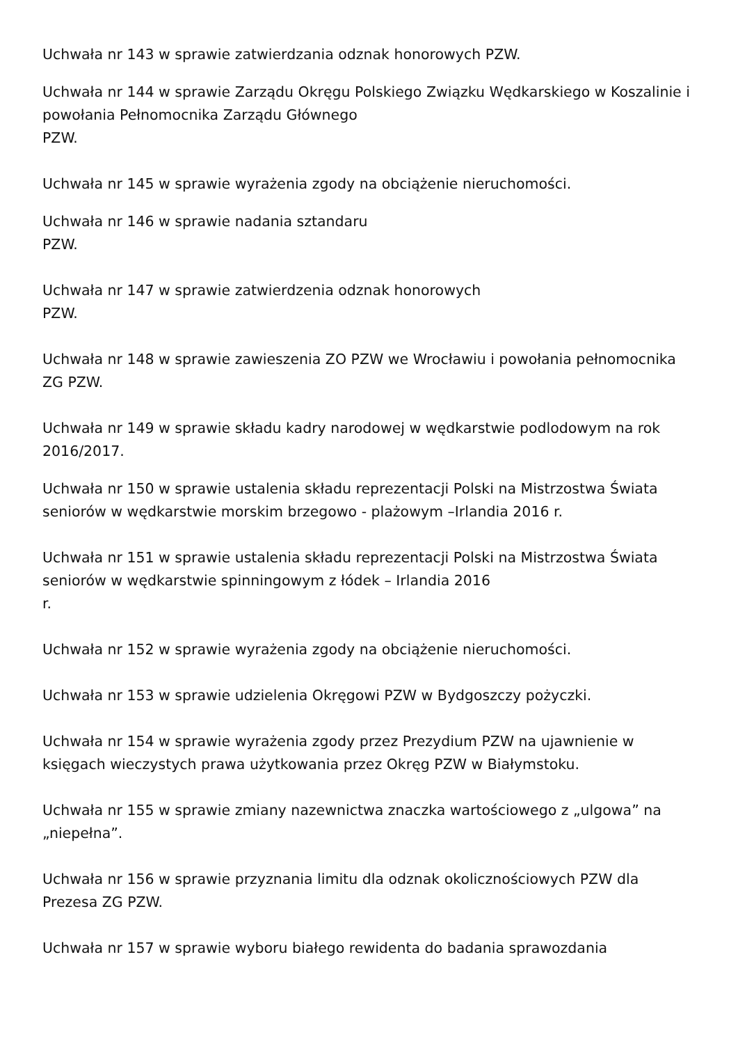Uchwała nr 143 w sprawie zatwierdzania odznak honorowych PZW.
Uchwała nr 144 w sprawie Zarządu Okręgu Polskiego Związku Wędkarskiego w Koszalinie i powołania Pełnomocnika Zarządu Głównego
PZW.
Uchwała nr 145 w sprawie wyrażenia zgody na obciążenie nieruchomości.
Uchwała nr 146 w sprawie nadania sztandaru
PZW.
Uchwała nr 147 w sprawie zatwierdzenia odznak honorowych
PZW.
Uchwała nr 148 w sprawie zawieszenia ZO PZW we Wrocławiu i powołania pełnomocnika ZG PZW.
Uchwała nr 149 w sprawie składu kadry narodowej w wędkarstwie podlodowym na rok 2016/2017.
Uchwała nr 150 w sprawie ustalenia składu reprezentacji Polski na Mistrzostwa Świata seniorów w wędkarstwie morskim brzegowo - plażowym –Irlandia 2016 r.
Uchwała nr 151 w sprawie ustalenia składu reprezentacji Polski na Mistrzostwa Świata seniorów w wędkarstwie spinningowym z łódek – Irlandia 2016
r.
Uchwała nr 152 w sprawie wyrażenia zgody na obciążenie nieruchomości.
Uchwała nr 153 w sprawie udzielenia Okręgowi PZW w Bydgoszczy pożyczki.
Uchwała nr 154 w sprawie wyrażenia zgody przez Prezydium PZW na ujawnienie w księgach wieczystych prawa użytkowania przez Okręg PZW w Białymstoku.
Uchwała nr 155 w sprawie zmiany nazewnictwa znaczka wartościowego z „ulgowa” na „niepełna”.
Uchwała nr 156 w sprawie przyznania limitu dla odznak okolicznościowych PZW dla Prezesa ZG PZW.
Uchwała nr 157 w sprawie wyboru białego rewidenta do badania sprawozdania